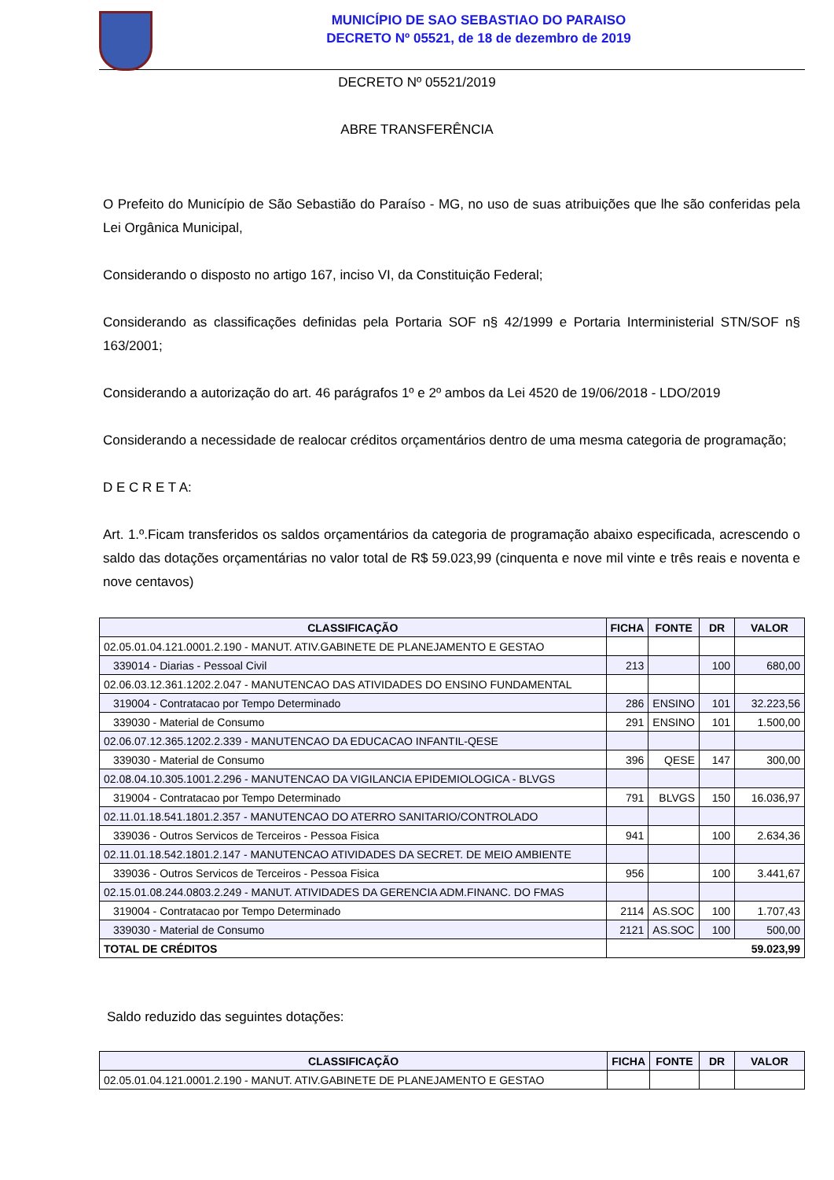MUNICÍPIO DE SAO SEBASTIAO DO PARAISO
DECRETO Nº 05521, de 18 de dezembro de 2019
DECRETO Nº 05521/2019
ABRE TRANSFERÊNCIA
O Prefeito do Município de São Sebastião do Paraíso - MG, no uso de suas atribuições que lhe são conferidas pela Lei Orgânica Municipal,
Considerando o disposto no artigo 167, inciso VI, da Constituição Federal;
Considerando as classificações definidas pela Portaria SOF n§ 42/1999 e Portaria Interministerial STN/SOF n§ 163/2001;
Considerando a autorização do art. 46 parágrafos 1º e 2º ambos da Lei 4520 de 19/06/2018 - LDO/2019
Considerando a necessidade de realocar créditos orçamentários dentro de uma mesma categoria de programação;
D E C R E T A:
Art. 1.º.Ficam transferidos os saldos orçamentários da categoria de programação abaixo especificada, acrescendo o saldo das dotações orçamentárias no valor total de R$ 59.023,99 (cinquenta e nove mil vinte e três reais e noventa e nove centavos)
| CLASSIFICAÇÃO | FICHA | FONTE | DR | VALOR |
| --- | --- | --- | --- | --- |
| 02.05.01.04.121.0001.2.190 - MANUT. ATIV.GABINETE DE PLANEJAMENTO E GESTAO | | | | |
| 339014 - Diarias - Pessoal Civil | 213 | | 100 | 680,00 |
| 02.06.03.12.361.1202.2.047 - MANUTENCAO DAS ATIVIDADES DO ENSINO FUNDAMENTAL | | | | |
| 319004 - Contratacao por Tempo Determinado | 286 | ENSINO | 101 | 32.223,56 |
| 339030 - Material de Consumo | 291 | ENSINO | 101 | 1.500,00 |
| 02.06.07.12.365.1202.2.339 - MANUTENCAO DA EDUCACAO INFANTIL-QESE | | | | |
| 339030 - Material de Consumo | 396 | QESE | 147 | 300,00 |
| 02.08.04.10.305.1001.2.296 - MANUTENCAO DA VIGILANCIA EPIDEMIOLOGICA - BLVGS | | | | |
| 319004 - Contratacao por Tempo Determinado | 791 | BLVGS | 150 | 16.036,97 |
| 02.11.01.18.541.1801.2.357 - MANUTENCAO DO ATERRO SANITARIO/CONTROLADO | | | | |
| 339036 - Outros Servicos de Terceiros - Pessoa Fisica | 941 | | 100 | 2.634,36 |
| 02.11.01.18.542.1801.2.147 - MANUTENCAO ATIVIDADES DA SECRET. DE MEIO AMBIENTE | | | | |
| 339036 - Outros Servicos de Terceiros - Pessoa Fisica | 956 | | 100 | 3.441,67 |
| 02.15.01.08.244.0803.2.249 - MANUT. ATIVIDADES DA GERENCIA ADM.FINANC. DO FMAS | | | | |
| 319004 - Contratacao por Tempo Determinado | 2114 | AS.SOC | 100 | 1.707,43 |
| 339030 - Material de Consumo | 2121 | AS.SOC | 100 | 500,00 |
| TOTAL DE CRÉDITOS | 59.023,99 | | | |
Saldo reduzido das seguintes dotações:
| CLASSIFICAÇÃO | FICHA | FONTE | DR | VALOR |
| --- | --- | --- | --- | --- |
| 02.05.01.04.121.0001.2.190 - MANUT. ATIV.GABINETE DE PLANEJAMENTO E GESTAO | | | | |